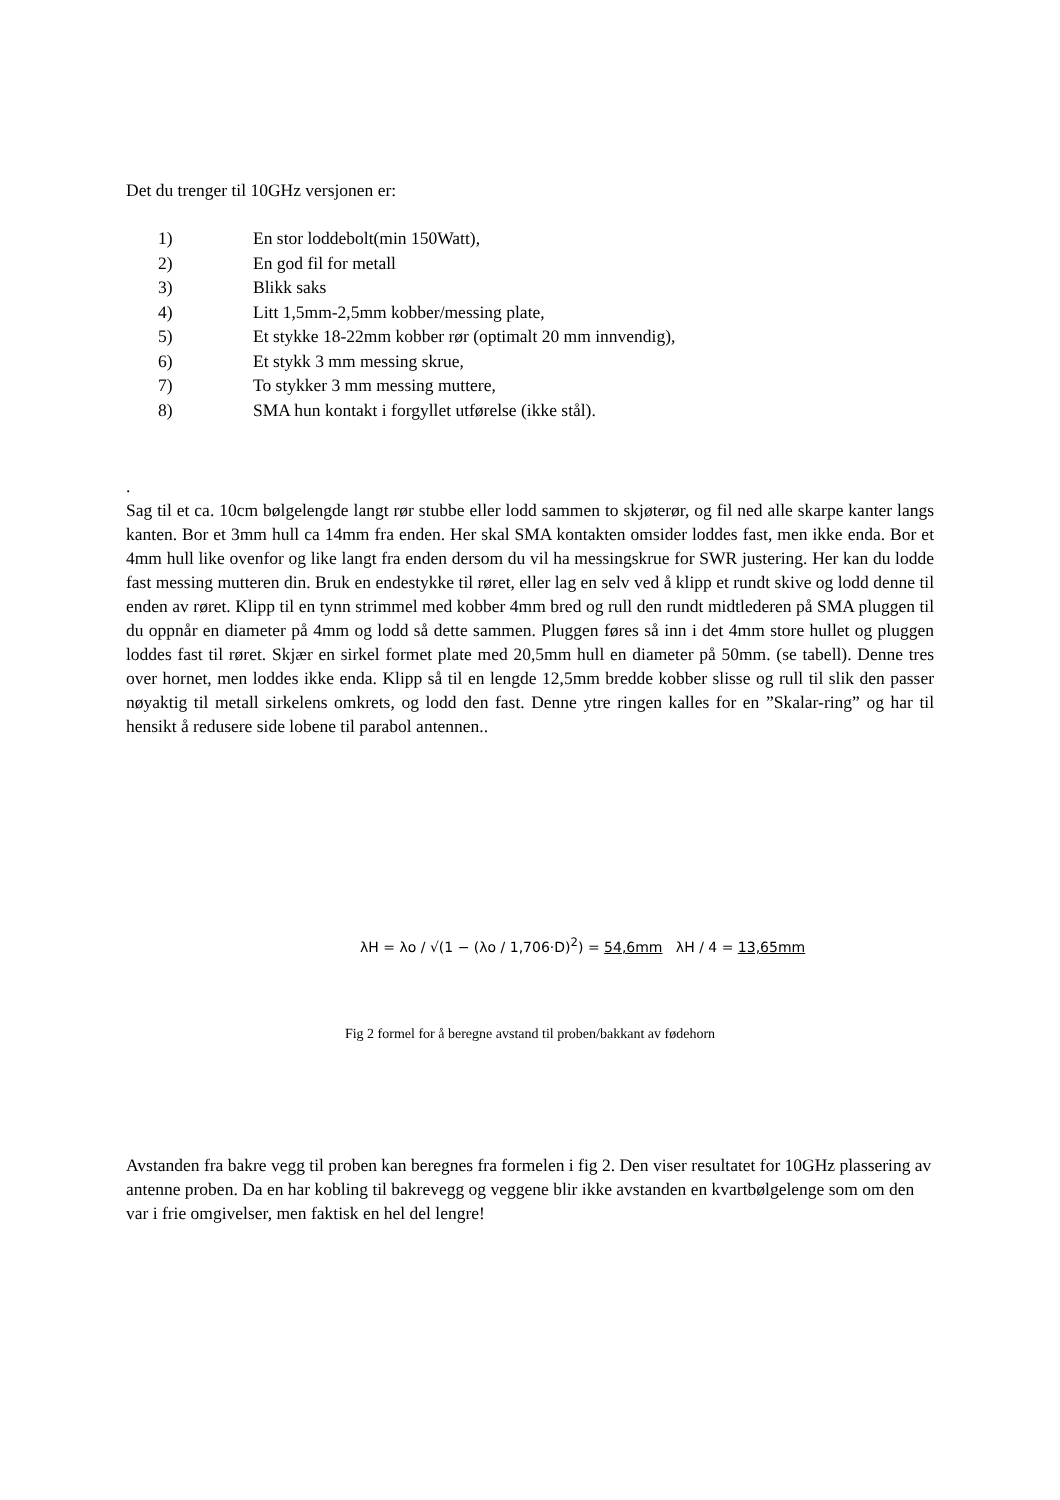Det du trenger til 10GHz versjonen er:
1) En stor loddebolt(min 150Watt),
2) En god fil for metall
3) Blikk saks
4) Litt 1,5mm-2,5mm kobber/messing plate,
5) Et stykke 18-22mm kobber rør (optimalt 20 mm innvendig),
6) Et stykk 3 mm messing skrue,
7) To stykker 3 mm messing muttere,
8) SMA hun kontakt i forgyllet utførelse (ikke stål).
.
Sag til et ca. 10cm bølgelengde langt rør stubbe eller lodd sammen to skjøterør, og fil ned alle skarpe kanter langs kanten. Bor et 3mm hull ca 14mm fra enden. Her skal SMA kontakten omsider loddes fast, men ikke enda. Bor et 4mm hull like ovenfor og like langt fra enden dersom du vil ha messingskrue for SWR justering. Her kan du lodde fast messing mutteren din. Bruk en endestykke til røret, eller lag en selv ved å klipp et rundt skive og lodd denne til enden av røret. Klipp til en tynn strimmel med kobber 4mm bred og rull den rundt midtlederen på SMA pluggen til du oppnår en diameter på 4mm og lodd så dette sammen. Pluggen føres så inn i det 4mm store hullet og pluggen loddes fast til røret. Skjær en sirkel formet plate med 20,5mm hull en diameter på 50mm. (se tabell). Denne tres over hornet, men loddes ikke enda. Klipp så til en lengde 12,5mm bredde kobber slisse og rull til slik den passer nøyaktig til metall sirkelens omkrets, og lodd den fast. Denne ytre ringen kalles for en ”Skalar-ring” og har til hensikt å redusere side lobene til parabol antennen..
λH = λo / √(1 − (λo / 1,706·D)<sup>2</sup>) = 54,6mm λH / 4 = 13,65mm
Fig 2 formel for å beregne avstand til proben/bakkant av fødehorn
Avstanden fra bakre vegg til proben kan beregnes fra formelen i fig 2. Den viser resultatet for 10GHz plassering av antenne proben. Da en har kobling til bakrevegg og veggene blir ikke avstanden en kvartbølgelenge som om den var i frie omgivelser, men faktisk en hel del lengre!